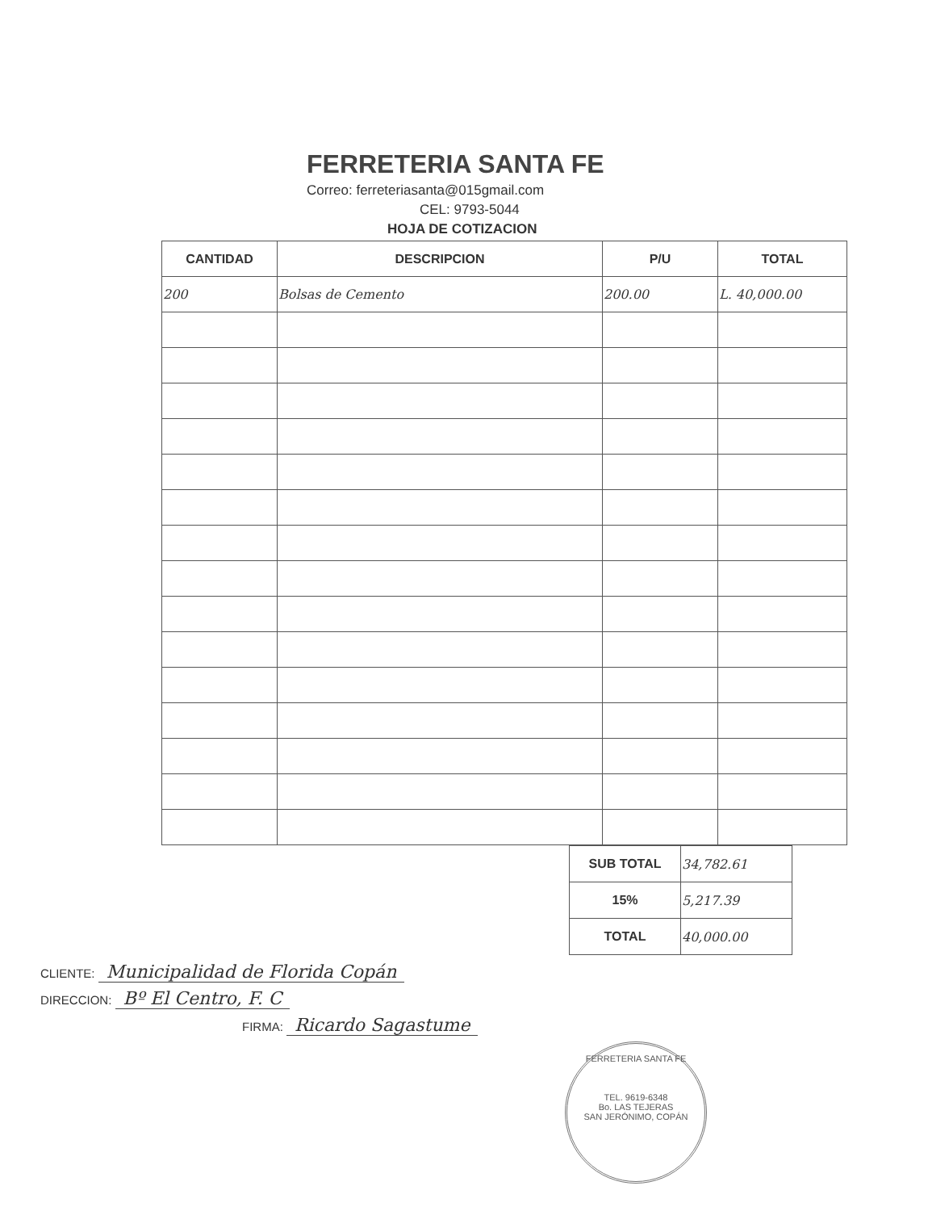FERRETERIA SANTA FE
Correo: ferreteriasanta@015gmail.com
CEL: 9793-5044
HOJA DE COTIZACION
| CANTIDAD | DESCRIPCION | P/U | TOTAL |
| --- | --- | --- | --- |
| 200 | Bolsas de Cemento | 200.00 | L. 40,000.00 |
| SUB TOTAL | 34,782.61 |
| 15% | 5,217.39 |
| TOTAL | 40,000.00 |
CLIENTE: Municipalidad de Florida Copán
DIRECCION: Bº El Centro, F. C
FIRMA: Ricardo Sagastume
FERRETERIA SANTA FE
TEL. 9619-6348
Bo. LAS TEJERAS
SAN JERÓNIMO, COPÁN